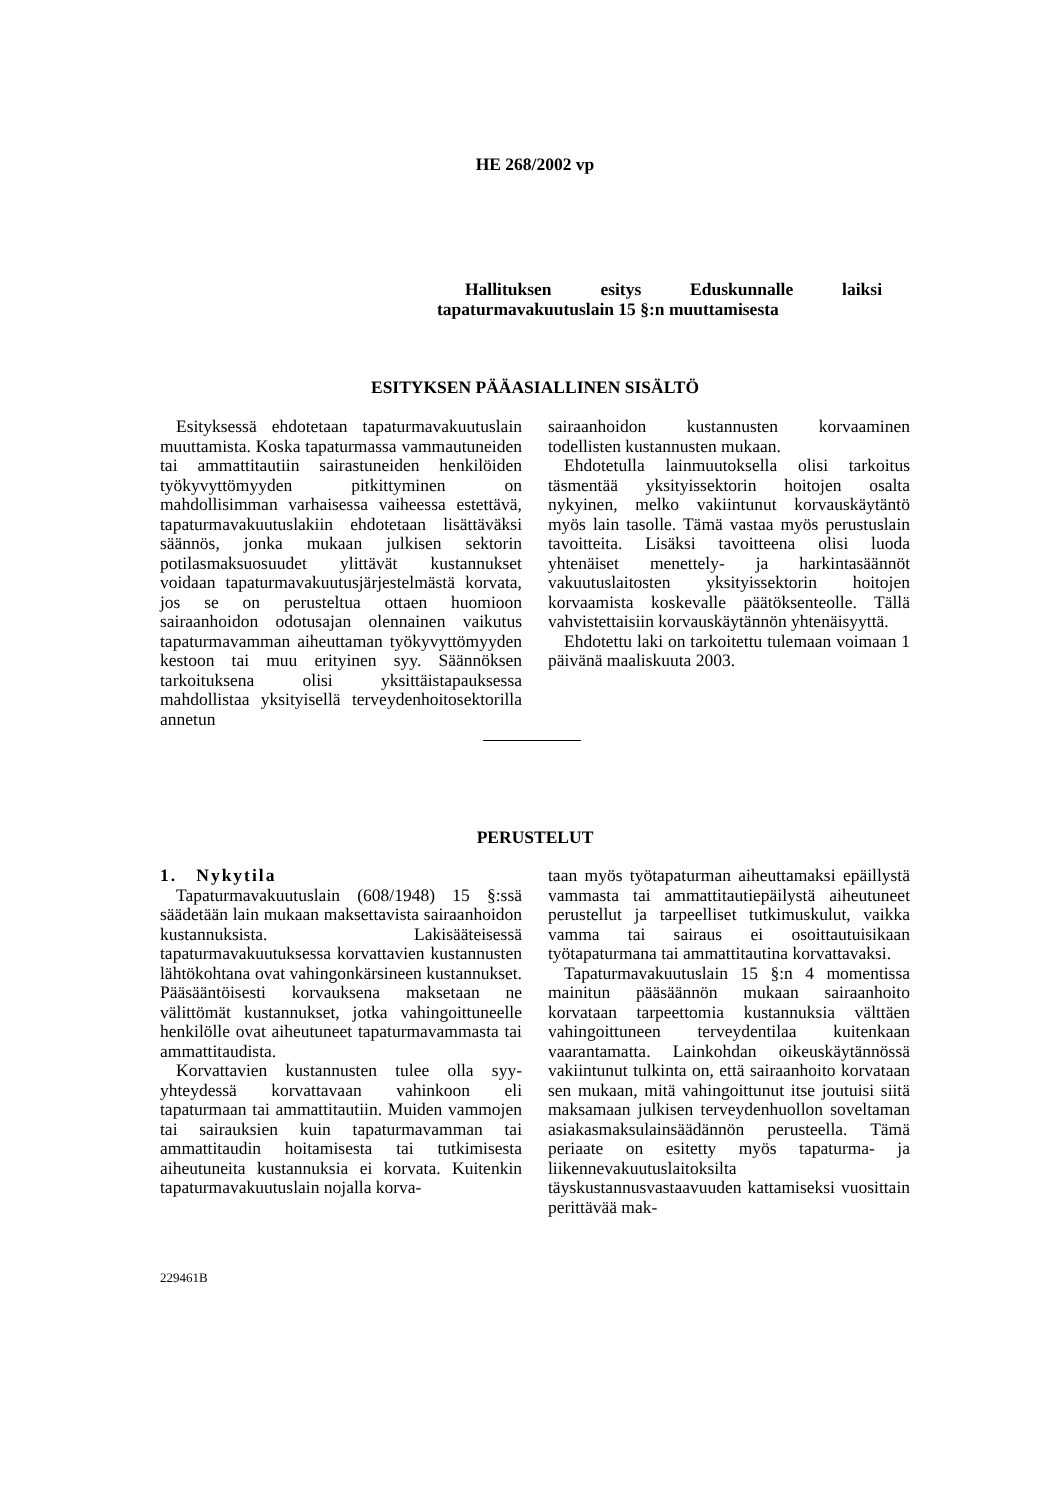HE 268/2002 vp
Hallituksen esitys Eduskunnalle laiksi tapaturmavakuutuslain 15 §:n muuttamisesta
ESITYKSEN PÄÄASIALLINEN SISÄLTÖ
Esityksessä ehdotetaan tapaturmavakuutuslain muuttamista. Koska tapaturmassa vammautuneiden tai ammattitautiin sairastuneiden henkilöiden työkyvyttömyyden pitkittyminen on mahdollisimman varhaisessa vaiheessa estettävä, tapaturmavakuutuslakiin ehdotetaan lisättäväksi säännös, jonka mukaan julkisen sektorin potilasmaksuosuudet ylittävät kustannukset voidaan tapaturmavakuutusjärjestelmästä korvata, jos se on perusteltua ottaen huomioon sairaanhoidon odotusajan olennainen vaikutus tapaturmavamman aiheuttaman työkyvyttömyyden kestoon tai muu erityinen syy. Säännöksen tarkoituksena olisi yksittäistapauksessa mahdollistaa yksityisellä terveydenhoitosektorilla annetun
sairaanhoidon kustannusten korvaaminen todellisten kustannusten mukaan.
Ehdotetulla lainmuutoksella olisi tarkoitus täsmentää yksityissektorin hoitojen osalta nykyinen, melko vakiintunut korvauskäytäntö myös lain tasolle. Tämä vastaa myös perustuslain tavoitteita. Lisäksi tavoitteena olisi luoda yhtenäiset menettely- ja harkintasäännöt vakuutuslaitosten yksityissektorin hoitojen korvaamista koskevalle päätöksenteolle. Tällä vahvistettaisiin korvauskäytännön yhtenäisyyttä.
Ehdotettu laki on tarkoitettu tulemaan voimaan 1 päivänä maaliskuuta 2003.
PERUSTELUT
1. Nykytila
Tapaturmavakuutuslain (608/1948) 15 §:ssä säädetään lain mukaan maksettavista sairaanhoidon kustannuksista. Lakisääteisessä tapaturmavakuutuksessa korvattavien kustannusten lähtökohtana ovat vahingonkärsineen kustannukset. Pääsääntöisesti korvauksena maksetaan ne välittömät kustannukset, jotka vahingoittuneelle henkilölle ovat aiheutuneet tapaturmavammasta tai ammattitaudista.
Korvattavien kustannusten tulee olla syy-yhteydessä korvattavaan vahinkoon eli tapaturmaan tai ammattitautiin. Muiden vammojen tai sairauksien kuin tapaturmavamman tai ammattitaudin hoitamisesta tai tutkimisesta aiheutuneita kustannuksia ei korvata. Kuitenkin tapaturmavakuutuslain nojalla korva-
taan myös työtapaturman aiheuttamaksi epäillystä vammasta tai ammattitautiepäilystä aiheutuneet perustellut ja tarpeelliset tutkimuskulut, vaikka vamma tai sairaus ei osoittautuisikaan työtapaturmana tai ammattitautina korvattavaksi.
Tapaturmavakuutuslain 15 §:n 4 momentissa mainitun pääsäännön mukaan sairaanhoito korvataan tarpeettomia kustannuksia välttäen vahingoittuneen terveydentilaa kuitenkaan vaarantamatta. Lainkohdan oikeuskäytännössä vakiintunut tulkinta on, että sairaanhoito korvataan sen mukaan, mitä vahingoittunut itse joutuisi siitä maksamaan julkisen terveydenhuollon soveltaman asiakasmaksulainsäädännön perusteella. Tämä periaate on esitetty myös tapaturma- ja liikennevakuutuslaitoksilta täyskustannusvastaavuuden kattamiseksi vuosittain perittävää mak-
229461B